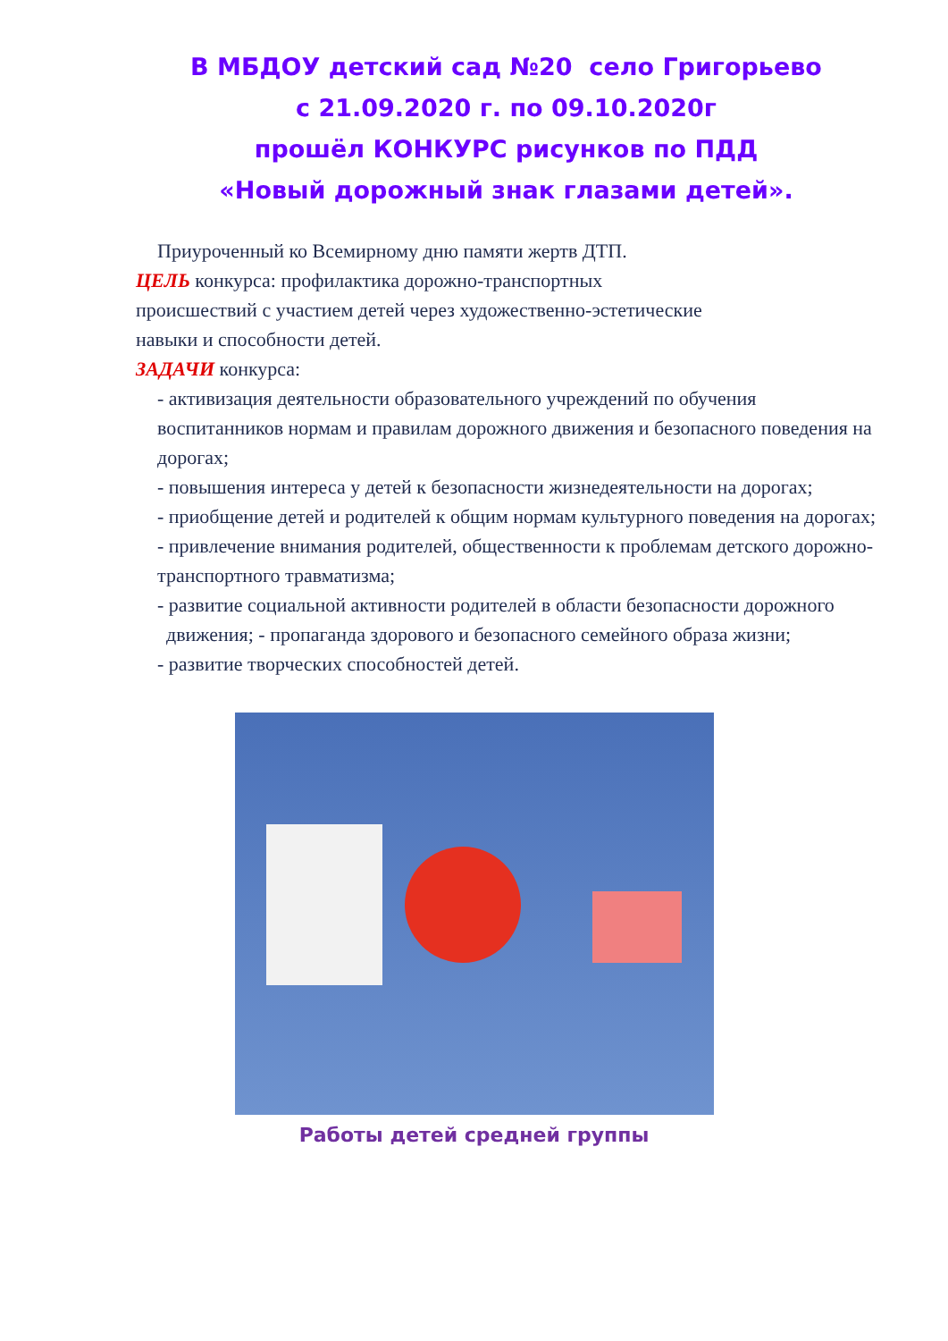В МБДОУ детский сад №20 село Григорьево
с 21.09.2020 г. по 09.10.2020г
прошёл КОНКУРС рисунков по ПДД
«Новый дорожный знак глазами детей».
Приуроченный ко Всемирному дню памяти жертв ДТП.
ЦЕЛЬ конкурса: профилактика дорожно-транспортных
происшествий с участием детей через художественно-эстетические
навыки и способности детей.
ЗАДАЧИ конкурса:
- активизация деятельности образовательного учреждений по обучения воспитанников нормам и правилам дорожного движения и безопасного поведения на дорогах;
- повышения интереса у детей к безопасности жизнедеятельности на дорогах;
- приобщение детей и родителей к общим нормам культурного поведения на дорогах;
- привлечение внимания родителей, общественности к проблемам детского дорожно-транспортного травматизма;
- развитие социальной активности родителей в области безопасности дорожного движения; - пропаганда здорового и безопасного семейного образа жизни;
- развитие творческих способностей детей.
Работы детей средней группы